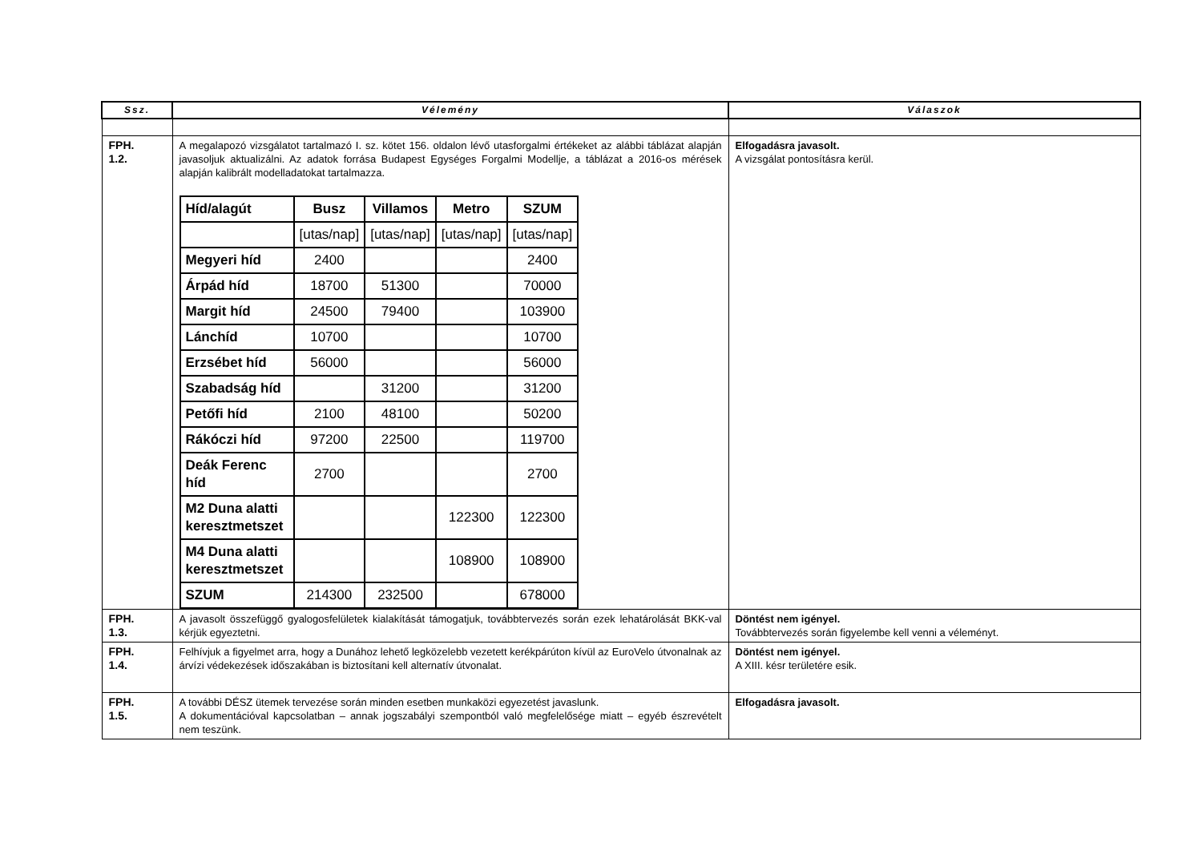| Ssz. | Vélemény | Válaszok |
| --- | --- | --- |
| FPH. 1.2. | A megalapozó vizsgálatot tartalmazó I. sz. kötet 156. oldalon lévő utasforgalmi értékeket az alábbi táblázat alapján javasoljuk aktualizálni. Az adatok forrása Budapest Egységes Forgalmi Modellje, a táblázat a 2016-os mérések alapján kalibrált modelladatokat tartalmazza. / Híd/alagút / Busz / Villamos / Metro / SZUM / / / [utas/nap] / [utas/nap] / [utas/nap] / [utas/nap] / / Megyeri híd / 2400 / / / 2400 / / Árpád híd / 18700 / 51300 / / 70000 / / Margit híd / 24500 / 79400 / / 103900 / / Lánchíd / 10700 / / / 10700 / / Erzsébet híd / 56000 / / / 56000 / / Szabadság híd / / 31200 / / 31200 / / Petőfi híd / 2100 / 48100 / / 50200 / / Rákóczi híd / 97200 / 22500 / / 119700 / / Deák Ferenc híd / 2700 / / / 2700 / / M2 Duna alatti keresztmetszet / / / 122300 / 122300 / / M4 Duna alatti keresztmetszet / / / 108900 / 108900 / / SZUM / 214300 / 232500 / / 678000 / | Elfogadásra javasolt. A vizsgálat pontosításra kerül. |
| FPH. 1.3. | A javasolt összefüggő gyalogosfelületek kialakítását támogatjuk, továbbtervezés során ezek lehatárolását BKK-val kérjük egyeztetni. | Döntést nem igényel. Továbbtervezés során figyelembe kell venni a véleményt. |
| FPH. 1.4. | Felhívjuk a figyelmet arra, hogy a Dunához lehető legközelebb vezetett kerékpárúton kívül az EuroVelo útvonalnak az árvízi védekezések időszakában is biztosítani kell alternatív útvonalat. | Döntést nem igényel. A XIII. késr területére esik. |
| FPH. 1.5. | A további DÉSZ ütemek tervezése során minden esetben munkaközi egyezetést javaslunk. A dokumentációval kapcsolatban – annak jogszabályi szempontból való megfelelősége miatt – egyéb észrevételt nem teszünk. | Elfogadásra javasolt. |